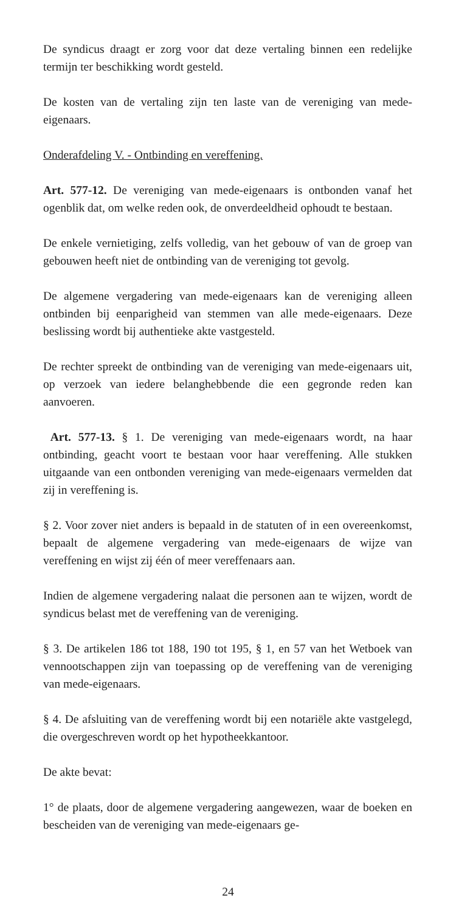De syndicus draagt er zorg voor dat deze vertaling binnen een redelijke termijn ter beschikking wordt gesteld.
De kosten van de vertaling zijn ten laste van de vereniging van mede-eigenaars.
Onderafdeling V. - Ontbinding en vereffening.
Art. 577-12. De vereniging van mede-eigenaars is ontbonden vanaf het ogenblik dat, om welke reden ook, de onverdeeldheid ophoudt te bestaan.
De enkele vernietiging, zelfs volledig, van het gebouw of van de groep van gebouwen heeft niet de ontbinding van de vereniging tot gevolg.
De algemene vergadering van mede-eigenaars kan de vereniging alleen ontbinden bij eenparigheid van stemmen van alle mede-eigenaars. Deze beslissing wordt bij authentieke akte vastgesteld.
De rechter spreekt de ontbinding van de vereniging van mede-eigenaars uit, op verzoek van iedere belanghebbende die een gegronde reden kan aanvoeren.
Art. 577-13. § 1. De vereniging van mede-eigenaars wordt, na haar ontbinding, geacht voort te bestaan voor haar vereffening. Alle stukken uitgaande van een ontbonden vereniging van mede-eigenaars vermelden dat zij in vereffening is.
§ 2. Voor zover niet anders is bepaald in de statuten of in een overeenkomst, bepaalt de algemene vergadering van mede-eigenaars de wijze van vereffening en wijst zij één of meer vereffenaars aan.
Indien de algemene vergadering nalaat die personen aan te wijzen, wordt de syndicus belast met de vereffening van de vereniging.
§ 3. De artikelen 186 tot 188, 190 tot 195, § 1, en 57 van het Wetboek van vennootschappen zijn van toepassing op de vereffening van de vereniging van mede-eigenaars.
§ 4. De afsluiting van de vereffening wordt bij een notariële akte vastgelegd, die overgeschreven wordt op het hypotheekkantoor.
De akte bevat:
1° de plaats, door de algemene vergadering aangewezen, waar de boeken en bescheiden van de vereniging van mede-eigenaars ge-
24